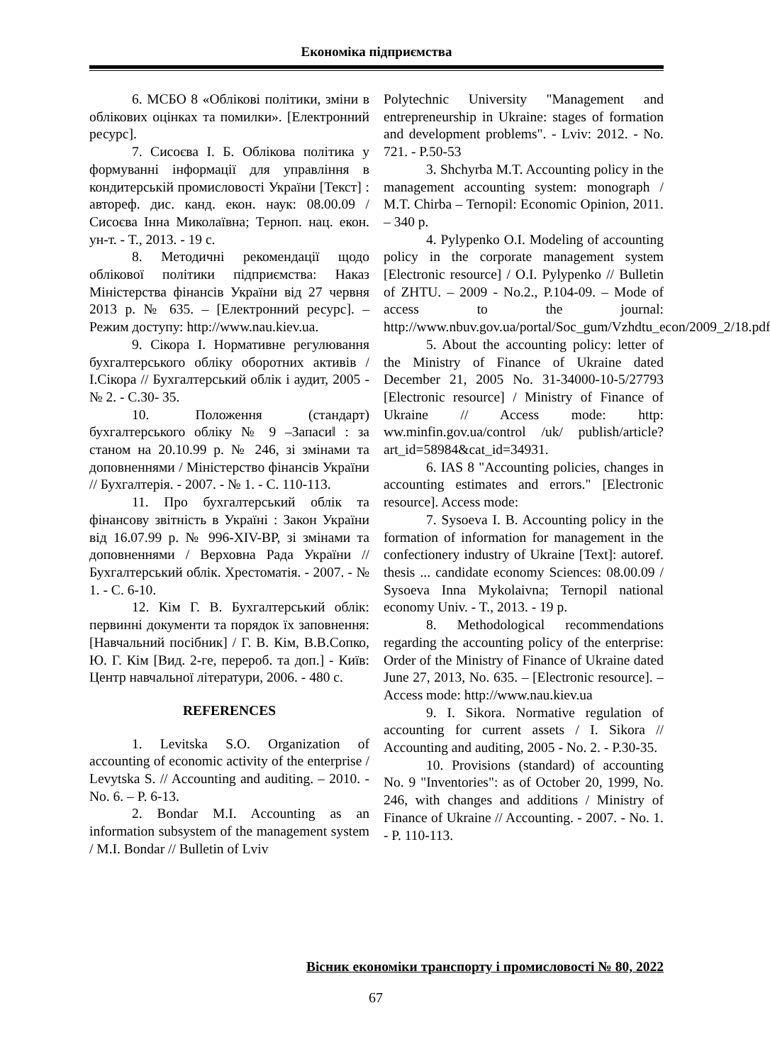Економіка підприємства
6. МСБО 8 «Облікові політики, зміни в облікових оцінках та помилки». [Електронний ресурс].
7. Сисоєва І. Б. Облікова політика у формуванні інформації для управління в кондитерській промисловості України [Текст] : автореф. дис. канд. екон. наук: 08.00.09 / Сисоєва Інна Миколаївна; Терноп. нац. екон. ун-т. - Т., 2013. - 19 с.
8. Методичні рекомендації щодо облікової політики підприємства: Наказ Міністерства фінансів України від 27 червня 2013 р. № 635. – [Електронний ресурс]. – Режим доступу: http://www.nau.kiev.ua.
9. Сікора І. Нормативне регулювання бухгалтерського обліку оборотних активів / І.Сікора // Бухгалтерський облік і аудит, 2005 - № 2. - С.30- 35.
10. Положення (стандарт) бухгалтерського обліку № 9 ‒Запаси‖ : за станом на 20.10.99 р. № 246, зі змінами та доповненнями / Міністерство фінансів України // Бухгалтерія. - 2007. - № 1. - С. 110-113.
11. Про бухгалтерський облік та фінансову звітність в Україні : Закон України від 16.07.99 р. № 996-XIV-ВР, зі змінами та доповненнями / Верховна Рада України // Бухгалтерський облік. Хрестоматія. - 2007. - № 1. - С. 6-10.
12. Кім Г. В. Бухгалтерський облік: первинні документи та порядок їх заповнення: [Навчальний посібник] / Г. В. Кім, В.В.Сопко, Ю. Г. Кім [Вид. 2-ге, перероб. та доп.] - Київ: Центр навчальної літератури, 2006. - 480 с.
REFERENCES
1. Levitska S.O. Organization of accounting of economic activity of the enterprise / Levytska S. // Accounting and auditing. – 2010. - No. 6. – P. 6-13.
2. Bondar M.I. Accounting as an information subsystem of the management system / M.I. Bondar // Bulletin of Lviv
Polytechnic University "Management and entrepreneurship in Ukraine: stages of formation and development problems". - Lviv: 2012. - No. 721. - P.50-53
3. Shchyrba M.T. Accounting policy in the management accounting system: monograph / M.T. Chirba – Ternopil: Economic Opinion, 2011. – 340 p.
4. Pylypenko O.I. Modeling of accounting policy in the corporate management system [Electronic resource] / O.I. Pylypenko // Bulletin of ZHTU. – 2009 - No.2., P.104-09. – Mode of access to the journal: http://www.nbuv.gov.ua/portal/Soc_gum/Vzhdtu_econ/2009_2/18.pdf
5. About the accounting policy: letter of the Ministry of Finance of Ukraine dated December 21, 2005 No. 31-34000-10-5/27793 [Electronic resource] / Ministry of Finance of Ukraine // Access mode: http: ww.minfin.gov.ua/control /uk/ publish/article?art_id=58984&cat_id=34931.
6. IAS 8 "Accounting policies, changes in accounting estimates and errors." [Electronic resource]. Access mode:
7. Sysoeva I. B. Accounting policy in the formation of information for management in the confectionery industry of Ukraine [Text]: autoref. thesis ... candidate economy Sciences: 08.00.09 / Sysoeva Inna Mykolaivna; Ternopil national economy Univ. - T., 2013. - 19 p.
8. Methodological recommendations regarding the accounting policy of the enterprise: Order of the Ministry of Finance of Ukraine dated June 27, 2013, No. 635. – [Electronic resource]. – Access mode: http://www.nau.kiev.ua
9. I. Sikora. Normative regulation of accounting for current assets / I. Sikora // Accounting and auditing, 2005 - No. 2. - P.30-35.
10. Provisions (standard) of accounting No. 9 "Inventories": as of October 20, 1999, No. 246, with changes and additions / Ministry of Finance of Ukraine // Accounting. - 2007. - No. 1. - P. 110-113.
Вісник економіки транспорту і промисловості № 80, 2022
67